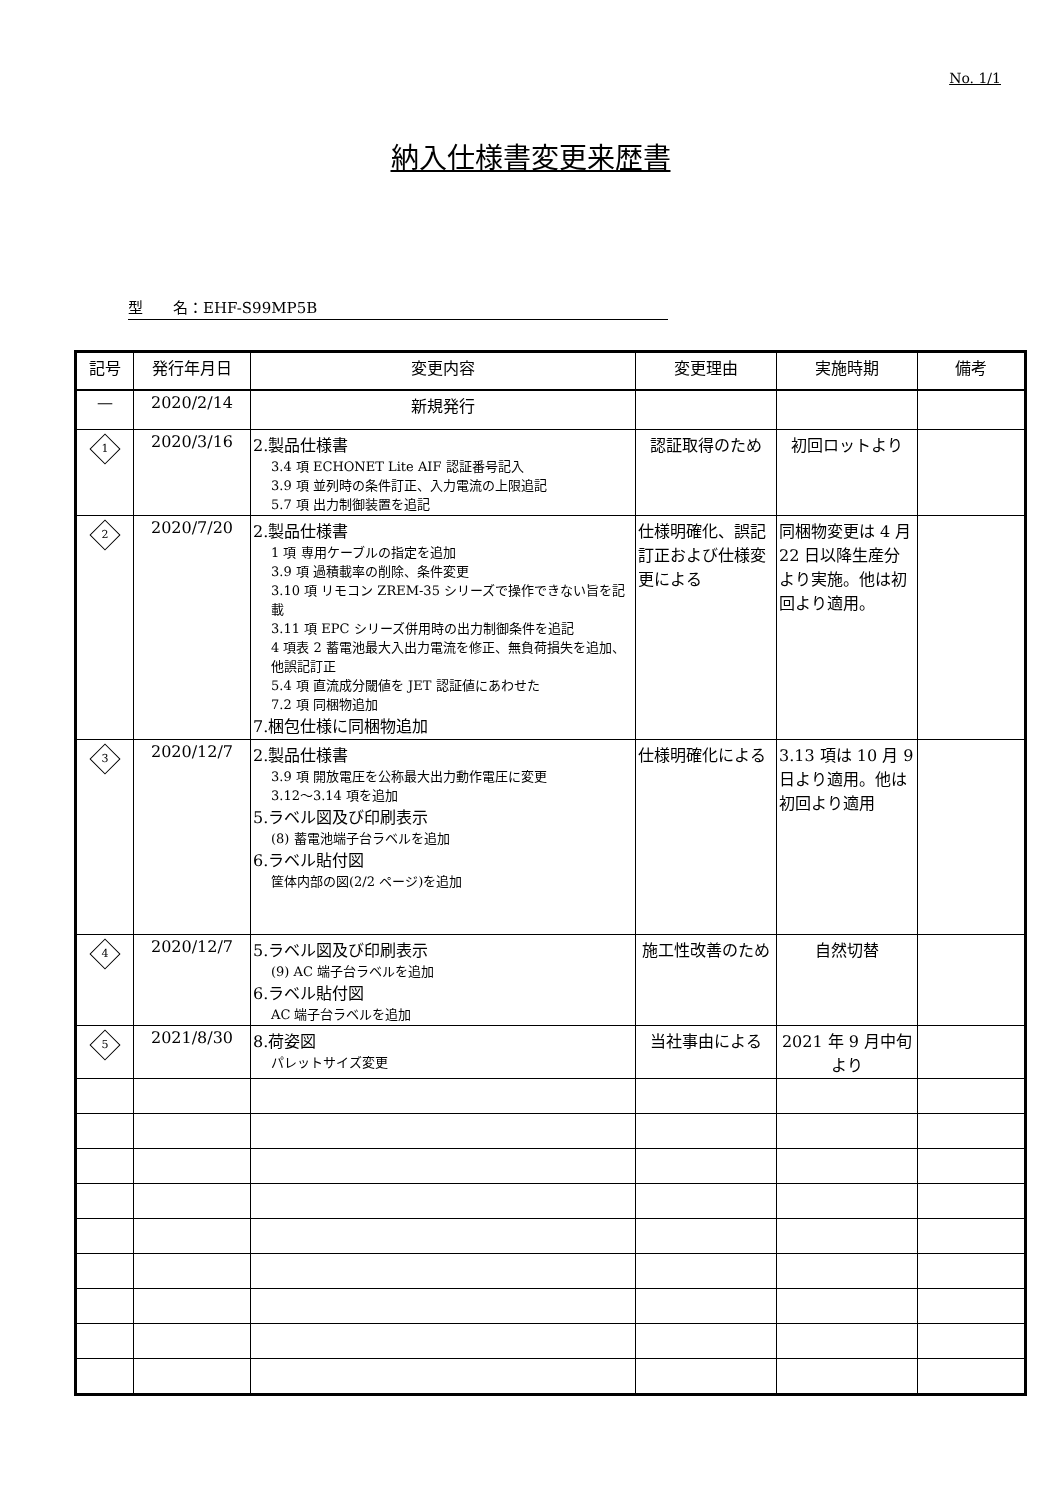No. 1/1
納入仕様書変更来歴書
型　　名：EHF-S99MP5B
| 記号 | 発行年月日 | 変更内容 | 変更理由 | 実施時期 | 備考 |
| --- | --- | --- | --- | --- | --- |
| — | 2020/2/14 | 新規発行 | | | |
| 1 | 2020/3/16 | 2.製品仕様書 3.4 項 ECHONET Lite AIF 認証番号記入 3.9 項 並列時の条件訂正、入力電流の上限追記 5.7 項 出力制御装置を追記 | 認証取得のため | 初回ロットより | |
| 2 | 2020/7/20 | 2.製品仕様書 1 項 専用ケーブルの指定を追加 3.9 項 過積載率の削除、条件変更 3.10 項 リモコン ZREM-35 シリーズで操作できない旨を記載 3.11 項 EPC シリーズ併用時の出力制御条件を追記 4 項表 2 蓄電池最大入出力電流を修正、無負荷損失を追加、他誤記訂正 5.4 項 直流成分閾値を JET 認証値にあわせた 7.2 項 同梱物追加 7.梱包仕様に同梱物追加 | 仕様明確化、誤記訂正および仕様変更による | 同梱物変更は 4 月 22 日以降生産分より実施。他は初回より適用。 | |
| 3 | 2020/12/7 | 2.製品仕様書 3.9 項 開放電圧を公称最大出力動作電圧に変更 3.12〜3.14 項を追加 5.ラベル図及び印刷表示 (8) 蓄電池端子台ラベルを追加 6.ラベル貼付図 筐体内部の図(2/2 ページ)を追加 | 仕様明確化による | 3.13 項は 10 月 9 日より適用。他は初回より適用 | |
| 4 | 2020/12/7 | 5.ラベル図及び印刷表示 (9) AC 端子台ラベルを追加 6.ラベル貼付図 AC 端子台ラベルを追加 | 施工性改善のため | 自然切替 | |
| 5 | 2021/8/30 | 8.荷姿図 パレットサイズ変更 | 当社事由による | 2021 年 9 月中旬より | |